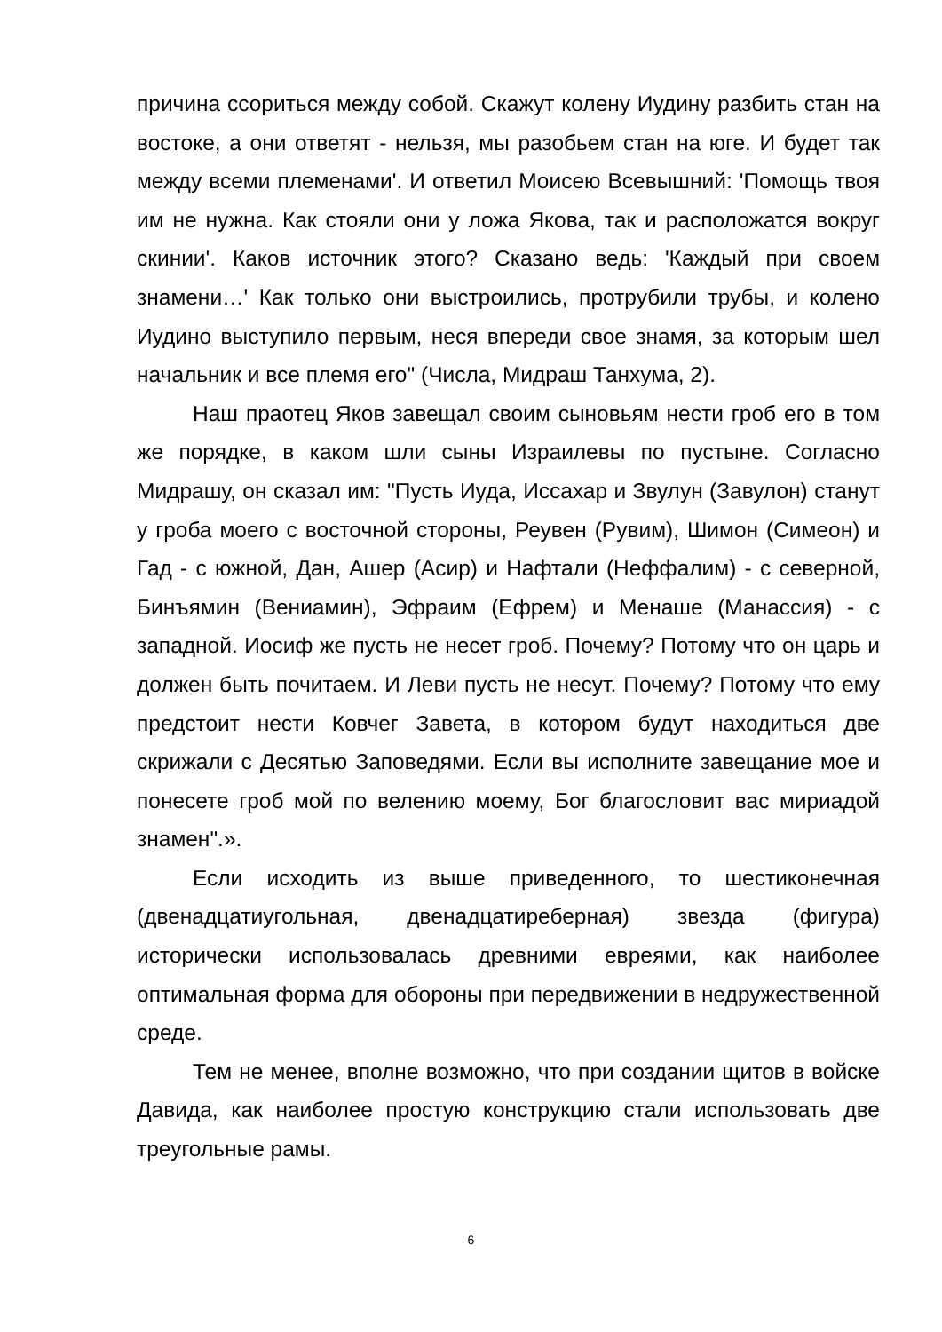причина ссориться между собой. Скажут колену Иудину разбить стан на востоке, а они ответят - нельзя, мы разобьем стан на юге. И будет так между всеми племенами'. И ответил Моисею Всевышний: 'Помощь твоя им не нужна. Как стояли они у ложа Якова, так и расположатся вокруг скинии'. Каков источник этого? Сказано ведь: 'Каждый при своем знамени…' Как только они выстроились, протрубили трубы, и колено Иудино выступило первым, неся впереди свое знамя, за которым шел начальник и все племя его" (Числа, Мидраш Танхума, 2).
Наш праотец Яков завещал своим сыновьям нести гроб его в том же порядке, в каком шли сыны Израилевы по пустыне. Согласно Мидрашу, он сказал им: "Пусть Иуда, Иссахар и Звулун (Завулон) станут у гроба моего с восточной стороны, Реувен (Рувим), Шимон (Симеон) и Гад - с южной, Дан, Ашер (Асир) и Нафтали (Неффалим) - с северной, Бинъямин (Вениамин), Эфраим (Ефрем) и Менаше (Манассия) - с западной. Иосиф же пусть не несет гроб. Почему? Потому что он царь и должен быть почитаем. И Леви пусть не несут. Почему? Потому что ему предстоит нести Ковчег Завета, в котором будут находиться две скрижали с Десятью Заповедями. Если вы исполните завещание мое и понесете гроб мой по велению моему, Бог благословит вас мириадой знамен".».
Если исходить из выше приведенного, то шестиконечная (двенадцатиугольная, двенадцатиреберная) звезда (фигура) исторически использовалась древними евреями, как наиболее оптимальная форма для обороны при передвижении в недружественной среде.
Тем не менее, вполне возможно, что при создании щитов в войске Давида, как наиболее простую конструкцию стали использовать две треугольные рамы.
6